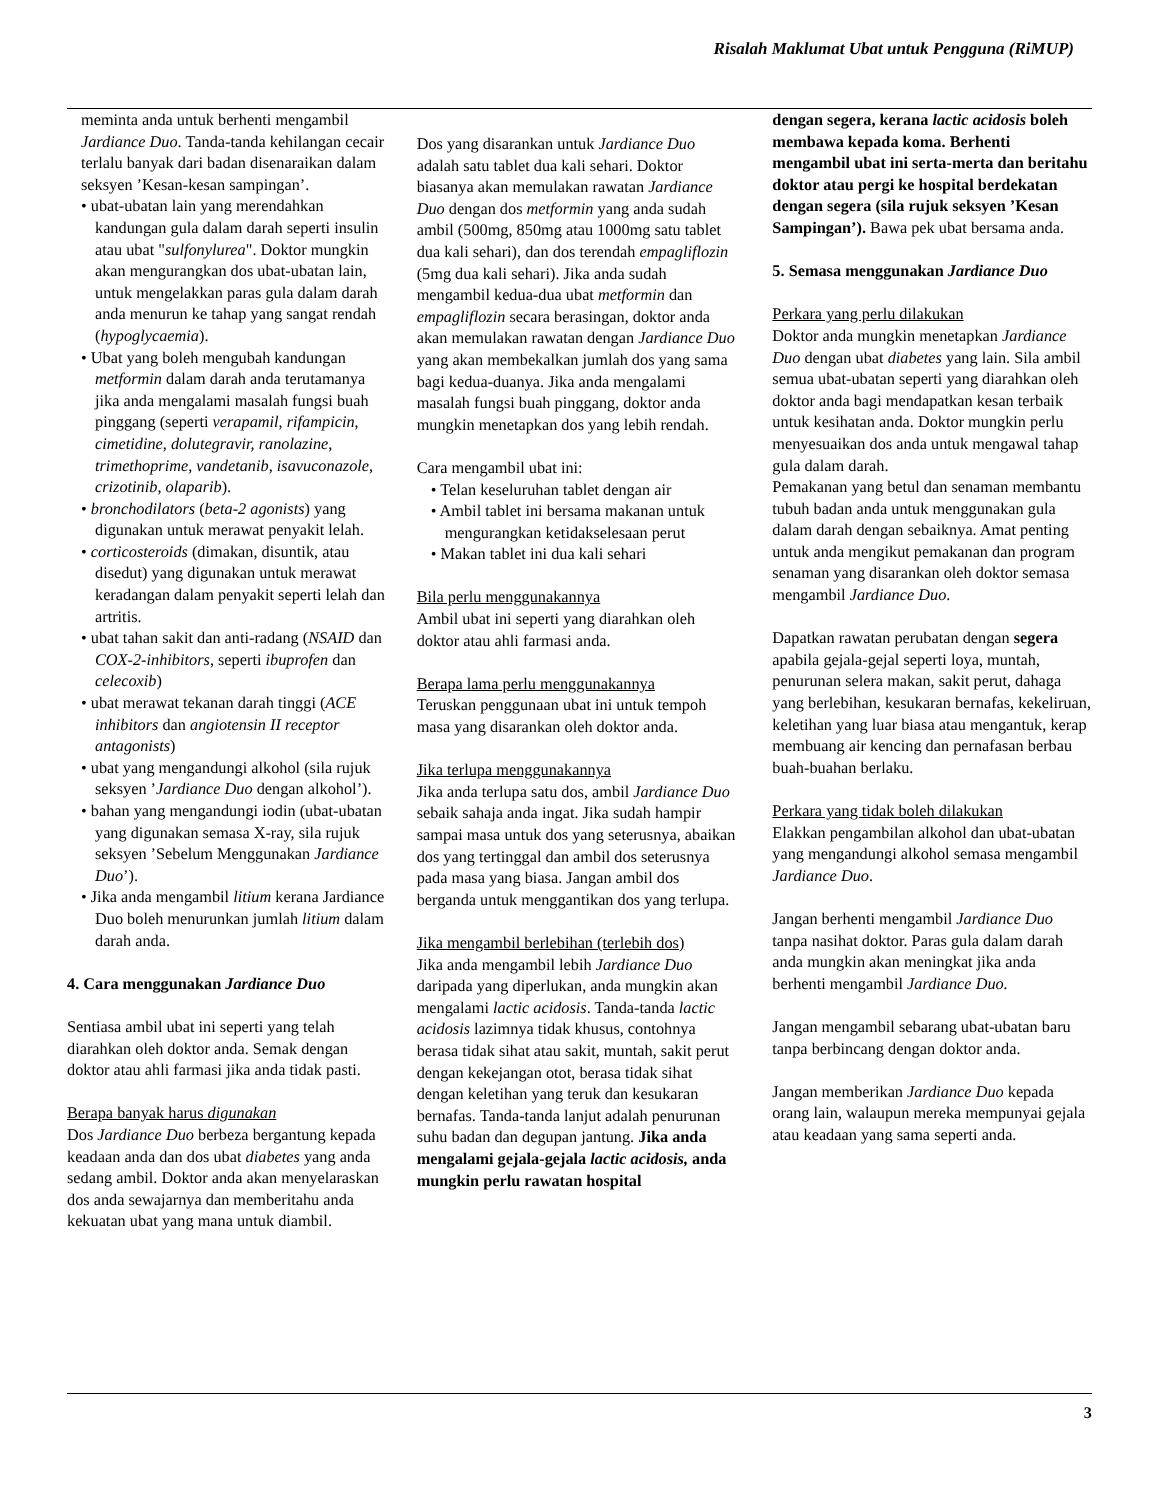Risalah Maklumat Ubat untuk Pengguna (RiMUP)
meminta anda untuk berhenti mengambil Jardiance Duo. Tanda-tanda kehilangan cecair terlalu banyak dari badan disenaraikan dalam seksyen ’Kesan-kesan sampingan’.
• ubat-ubatan lain yang merendahkan kandungan gula dalam darah seperti insulin atau ubat "sulfonylurea". Doktor mungkin akan mengurangkan dos ubat-ubatan lain, untuk mengelakkan paras gula dalam darah anda menurun ke tahap yang sangat rendah (hypoglycaemia).
• Ubat yang boleh mengubah kandungan metformin dalam darah anda terutamanya jika anda mengalami masalah fungsi buah pinggang (seperti verapamil, rifampicin, cimetidine, dolutegravir, ranolazine, trimethoprime, vandetanib, isavuconazole, crizotinib, olaparib).
• bronchodilators (beta-2 agonists) yang digunakan untuk merawat penyakit lelah.
• corticosteroids (dimakan, disuntik, atau disedut) yang digunakan untuk merawat keradangan dalam penyakit seperti lelah dan artritis.
• ubat tahan sakit dan anti-radang (NSAID dan COX-2-inhibitors, seperti ibuprofen dan celecoxib)
• ubat merawat tekanan darah tinggi (ACE inhibitors dan angiotensin II receptor antagonists)
• ubat yang mengandungi alkohol (sila rujuk seksyen ’Jardiance Duo dengan alkohol’).
• bahan yang mengandungi iodin (ubat-ubatan yang digunakan semasa X-ray, sila rujuk seksyen ’Sebelum Menggunakan Jardiance Duo’).
• Jika anda mengambil litium kerana Jardiance Duo boleh menurunkan jumlah litium dalam darah anda.
4. Cara menggunakan Jardiance Duo
Sentiasa ambil ubat ini seperti yang telah diarahkan oleh doktor anda. Semak dengan doktor atau ahli farmasi jika anda tidak pasti.
Berapa banyak harus digunakan
Dos Jardiance Duo berbeza bergantung kepada keadaan anda dan dos ubat diabetes yang anda sedang ambil. Doktor anda akan menyelaraskan dos anda sewajarnya dan memberitahu anda kekuatan ubat yang mana untuk diambil.
Dos yang disarankan untuk Jardiance Duo adalah satu tablet dua kali sehari. Doktor biasanya akan memulakan rawatan Jardiance Duo dengan dos metformin yang anda sudah ambil (500mg, 850mg atau 1000mg satu tablet dua kali sehari), dan dos terendah empagliflozin (5mg dua kali sehari). Jika anda sudah mengambil kedua-dua ubat metformin dan empagliflozin secara berasingan, doktor anda akan memulakan rawatan dengan Jardiance Duo yang akan membekalkan jumlah dos yang sama bagi kedua-duanya. Jika anda mengalami masalah fungsi buah pinggang, doktor anda mungkin menetapkan dos yang lebih rendah.
Cara mengambil ubat ini:
• Telan keseluruhan tablet dengan air
• Ambil tablet ini bersama makanan untuk mengurangkan ketidakselesaan perut
• Makan tablet ini dua kali sehari
Bila perlu menggunakannya
Ambil ubat ini seperti yang diarahkan oleh doktor atau ahli farmasi anda.
Berapa lama perlu menggunakannya
Teruskan penggunaan ubat ini untuk tempoh masa yang disarankan oleh doktor anda.
Jika terlupa menggunakannya
Jika anda terlupa satu dos, ambil Jardiance Duo sebaik sahaja anda ingat. Jika sudah hampir sampai masa untuk dos yang seterusnya, abaikan dos yang tertinggal dan ambil dos seterusnya pada masa yang biasa. Jangan ambil dos berganda untuk menggantikan dos yang terlupa.
Jika mengambil berlebihan (terlebih dos)
Jika anda mengambil lebih Jardiance Duo daripada yang diperlukan, anda mungkin akan mengalami lactic acidosis. Tanda-tanda lactic acidosis lazimnya tidak khusus, contohnya berasa tidak sihat atau sakit, muntah, sakit perut dengan kekejangan otot, berasa tidak sihat dengan keletihan yang teruk dan kesukaran bernafas. Tanda-tanda lanjut adalah penurunan suhu badan dan degupan jantung. Jika anda mengalami gejala-gejala lactic acidosis, anda mungkin perlu rawatan hospital
dengan segera, kerana lactic acidosis boleh membawa kepada koma. Berhenti mengambil ubat ini serta-merta dan beritahu doktor atau pergi ke hospital berdekatan dengan segera (sila rujuk seksyen ’Kesan Sampingan’). Bawa pek ubat bersama anda.
5. Semasa menggunakan Jardiance Duo
Perkara yang perlu dilakukan
Doktor anda mungkin menetapkan Jardiance Duo dengan ubat diabetes yang lain. Sila ambil semua ubat-ubatan seperti yang diarahkan oleh doktor anda bagi mendapatkan kesan terbaik untuk kesihatan anda. Doktor mungkin perlu menyesuaikan dos anda untuk mengawal tahap gula dalam darah.
Pemakanan yang betul dan senaman membantu tubuh badan anda untuk menggunakan gula dalam darah dengan sebaiknya. Amat penting untuk anda mengikut pemakanan dan program senaman yang disarankan oleh doktor semasa mengambil Jardiance Duo.
Dapatkan rawatan perubatan dengan segera apabila gejala-gejal seperti loya, muntah, penurunan selera makan, sakit perut, dahaga yang berlebihan, kesukaran bernafas, kekeliruan, keletihan yang luar biasa atau mengantuk, kerap membuang air kencing dan pernafasan berbau buah-buahan berlaku.
Perkara yang tidak boleh dilakukan
Elakkan pengambilan alkohol dan ubat-ubatan yang mengandungi alkohol semasa mengambil Jardiance Duo.
Jangan berhenti mengambil Jardiance Duo tanpa nasihat doktor. Paras gula dalam darah anda mungkin akan meningkat jika anda berhenti mengambil Jardiance Duo.
Jangan mengambil sebarang ubat-ubatan baru tanpa berbincang dengan doktor anda.
Jangan memberikan Jardiance Duo kepada orang lain, walaupun mereka mempunyai gejala atau keadaan yang sama seperti anda.
3